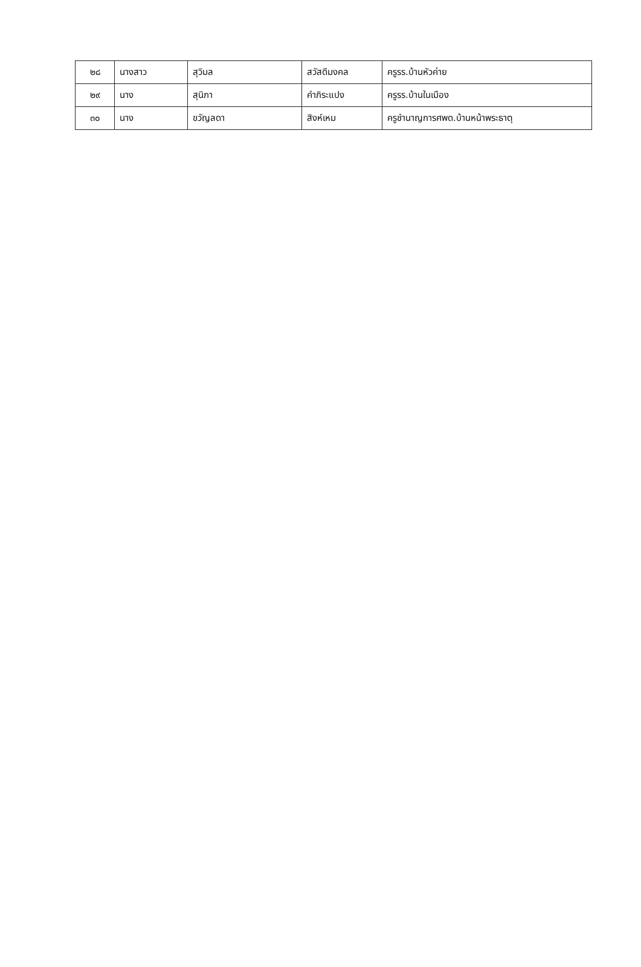| ๒๘ | นางสาว | สุวิมล | สวัสดีมงคล | ครูรร.บ้านหัวค่าย |
| ๒๙ | นาง | สุนิภา | คำภิระแปง | ครูรร.บ้านในเมือง |
| ๓๐ | นาง | ขวัญลดา | สิงห์เหม | ครูชำนาญการศพด.บ้านหน้าพระธาตุ |